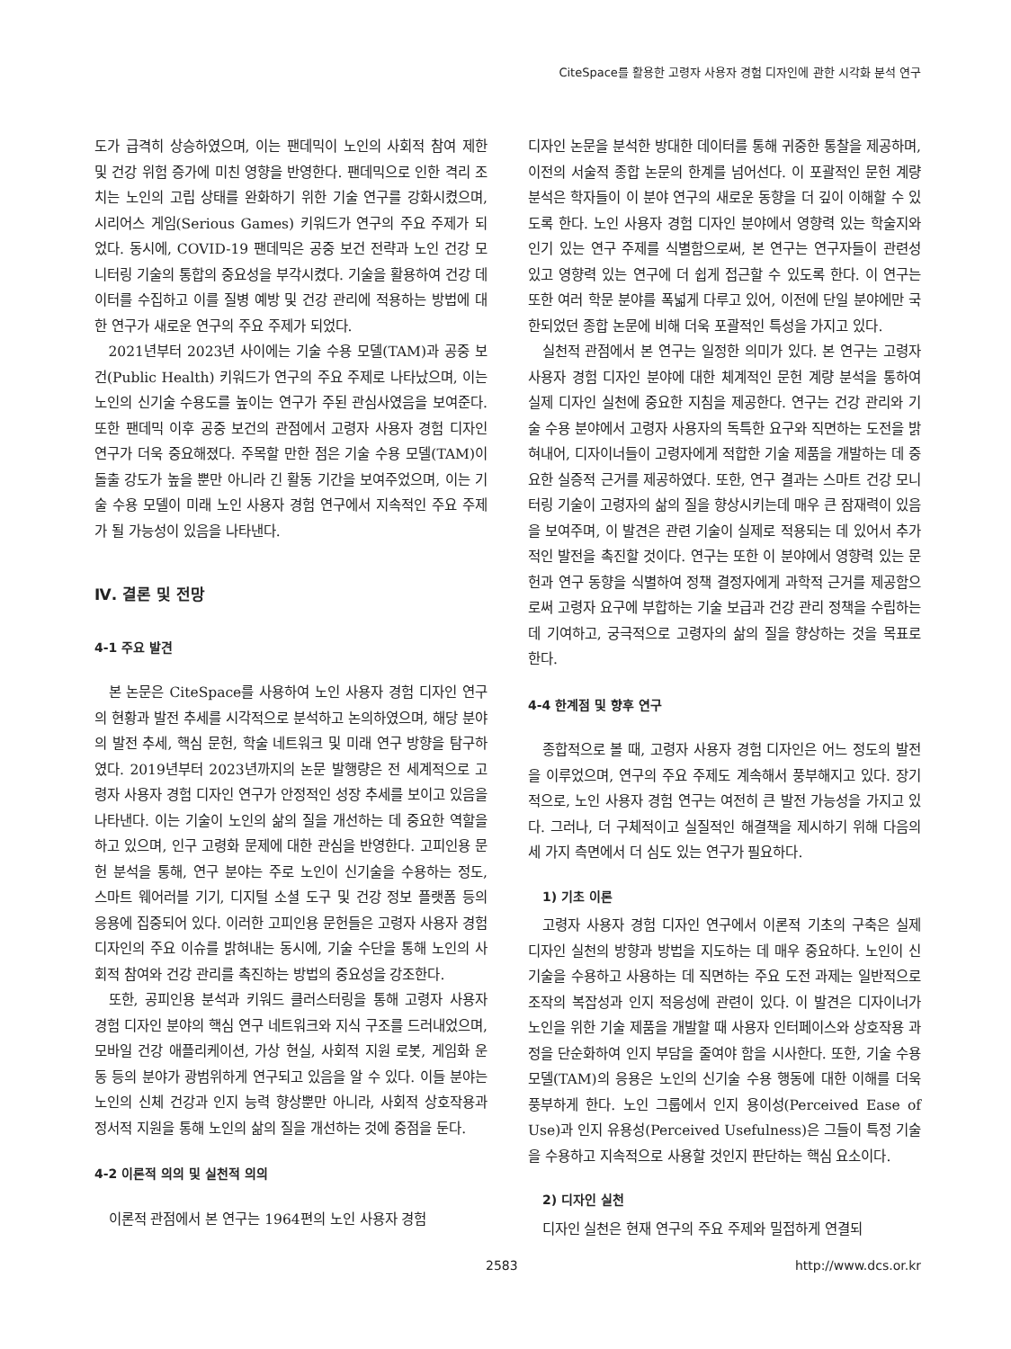CiteSpace를 활용한 고령자 사용자 경험 디자인에 관한 시각화 분석 연구
도가 급격히 상승하였으며, 이는 팬데믹이 노인의 사회적 참여 제한 및 건강 위험 증가에 미친 영향을 반영한다. 팬데믹으로 인한 격리 조치는 노인의 고립 상태를 완화하기 위한 기술 연구를 강화시켰으며, 시리어스 게임(Serious Games) 키워드가 연구의 주요 주제가 되었다. 동시에, COVID-19 팬데믹은 공중 보건 전략과 노인 건강 모니터링 기술의 통합의 중요성을 부각시켰다. 기술을 활용하여 건강 데이터를 수집하고 이를 질병 예방 및 건강 관리에 적용하는 방법에 대한 연구가 새로운 연구의 주요 주제가 되었다.
2021년부터 2023년 사이에는 기술 수용 모델(TAM)과 공중 보건(Public Health) 키워드가 연구의 주요 주제로 나타났으며, 이는 노인의 신기술 수용도를 높이는 연구가 주된 관심사였음을 보여준다. 또한 팬데믹 이후 공중 보건의 관점에서 고령자 사용자 경험 디자인 연구가 더욱 중요해졌다. 주목할 만한 점은 기술 수용 모델(TAM)이 돌출 강도가 높을 뿐만 아니라 긴 활동 기간을 보여주었으며, 이는 기술 수용 모델이 미래 노인 사용자 경험 연구에서 지속적인 주요 주제가 될 가능성이 있음을 나타낸다.
Ⅳ. 결론 및 전망
4-1 주요 발견
본 논문은 CiteSpace를 사용하여 노인 사용자 경험 디자인 연구의 현황과 발전 추세를 시각적으로 분석하고 논의하였으며, 해당 분야의 발전 추세, 핵심 문헌, 학술 네트워크 및 미래 연구 방향을 탐구하였다. 2019년부터 2023년까지의 논문 발행량은 전 세계적으로 고령자 사용자 경험 디자인 연구가 안정적인 성장 추세를 보이고 있음을 나타낸다. 이는 기술이 노인의 삶의 질을 개선하는 데 중요한 역할을 하고 있으며, 인구 고령화 문제에 대한 관심을 반영한다. 고피인용 문헌 분석을 통해, 연구 분야는 주로 노인이 신기술을 수용하는 정도, 스마트 웨어러블 기기, 디지털 소셜 도구 및 건강 정보 플랫폼 등의 응용에 집중되어 있다. 이러한 고피인용 문헌들은 고령자 사용자 경험 디자인의 주요 이슈를 밝혀내는 동시에, 기술 수단을 통해 노인의 사회적 참여와 건강 관리를 촉진하는 방법의 중요성을 강조한다.
또한, 공피인용 분석과 키워드 클러스터링을 통해 고령자 사용자 경험 디자인 분야의 핵심 연구 네트워크와 지식 구조를 드러내었으며, 모바일 건강 애플리케이션, 가상 현실, 사회적 지원 로봇, 게임화 운동 등의 분야가 광범위하게 연구되고 있음을 알 수 있다. 이들 분야는 노인의 신체 건강과 인지 능력 향상뿐만 아니라, 사회적 상호작용과 정서적 지원을 통해 노인의 삶의 질을 개선하는 것에 중점을 둔다.
4-2 이론적 의의 및 실천적 의의
이론적 관점에서 본 연구는 1964편의 노인 사용자 경험
디자인 논문을 분석한 방대한 데이터를 통해 귀중한 통찰을 제공하며, 이전의 서술적 종합 논문의 한계를 넘어선다. 이 포괄적인 문헌 계량 분석은 학자들이 이 분야 연구의 새로운 동향을 더 깊이 이해할 수 있도록 한다. 노인 사용자 경험 디자인 분야에서 영향력 있는 학술지와 인기 있는 연구 주제를 식별함으로써, 본 연구는 연구자들이 관련성 있고 영향력 있는 연구에 더 쉽게 접근할 수 있도록 한다. 이 연구는 또한 여러 학문 분야를 폭넓게 다루고 있어, 이전에 단일 분야에만 국한되었던 종합 논문에 비해 더욱 포괄적인 특성을 가지고 있다.
실천적 관점에서 본 연구는 일정한 의미가 있다. 본 연구는 고령자 사용자 경험 디자인 분야에 대한 체계적인 문헌 계량 분석을 통하여 실제 디자인 실천에 중요한 지침을 제공한다. 연구는 건강 관리와 기술 수용 분야에서 고령자 사용자의 독특한 요구와 직면하는 도전을 밝혀내어, 디자이너들이 고령자에게 적합한 기술 제품을 개발하는 데 중요한 실증적 근거를 제공하였다. 또한, 연구 결과는 스마트 건강 모니터링 기술이 고령자의 삶의 질을 향상시키는데 매우 큰 잠재력이 있음을 보여주며, 이 발견은 관련 기술이 실제로 적용되는 데 있어서 추가적인 발전을 촉진할 것이다. 연구는 또한 이 분야에서 영향력 있는 문헌과 연구 동향을 식별하여 정책 결정자에게 과학적 근거를 제공함으로써 고령자 요구에 부합하는 기술 보급과 건강 관리 정책을 수립하는 데 기여하고, 궁극적으로 고령자의 삶의 질을 향상하는 것을 목표로 한다.
4-4 한계점 및 향후 연구
종합적으로 볼 때, 고령자 사용자 경험 디자인은 어느 정도의 발전을 이루었으며, 연구의 주요 주제도 계속해서 풍부해지고 있다. 장기적으로, 노인 사용자 경험 연구는 여전히 큰 발전 가능성을 가지고 있다. 그러나, 더 구체적이고 실질적인 해결책을 제시하기 위해 다음의 세 가지 측면에서 더 심도 있는 연구가 필요하다.
1) 기초 이론
고령자 사용자 경험 디자인 연구에서 이론적 기초의 구축은 실제 디자인 실천의 방향과 방법을 지도하는 데 매우 중요하다. 노인이 신기술을 수용하고 사용하는 데 직면하는 주요 도전 과제는 일반적으로 조작의 복잡성과 인지 적응성에 관련이 있다. 이 발견은 디자이너가 노인을 위한 기술 제품을 개발할 때 사용자 인터페이스와 상호작용 과정을 단순화하여 인지 부담을 줄여야 함을 시사한다. 또한, 기술 수용 모델(TAM)의 응용은 노인의 신기술 수용 행동에 대한 이해를 더욱 풍부하게 한다. 노인 그룹에서 인지 용이성(Perceived Ease of Use)과 인지 유용성(Perceived Usefulness)은 그들이 특정 기술을 수용하고 지속적으로 사용할 것인지 판단하는 핵심 요소이다.
2) 디자인 실천
디자인 실천은 현재 연구의 주요 주제와 밀접하게 연결되
2583 http://www.dcs.or.kr